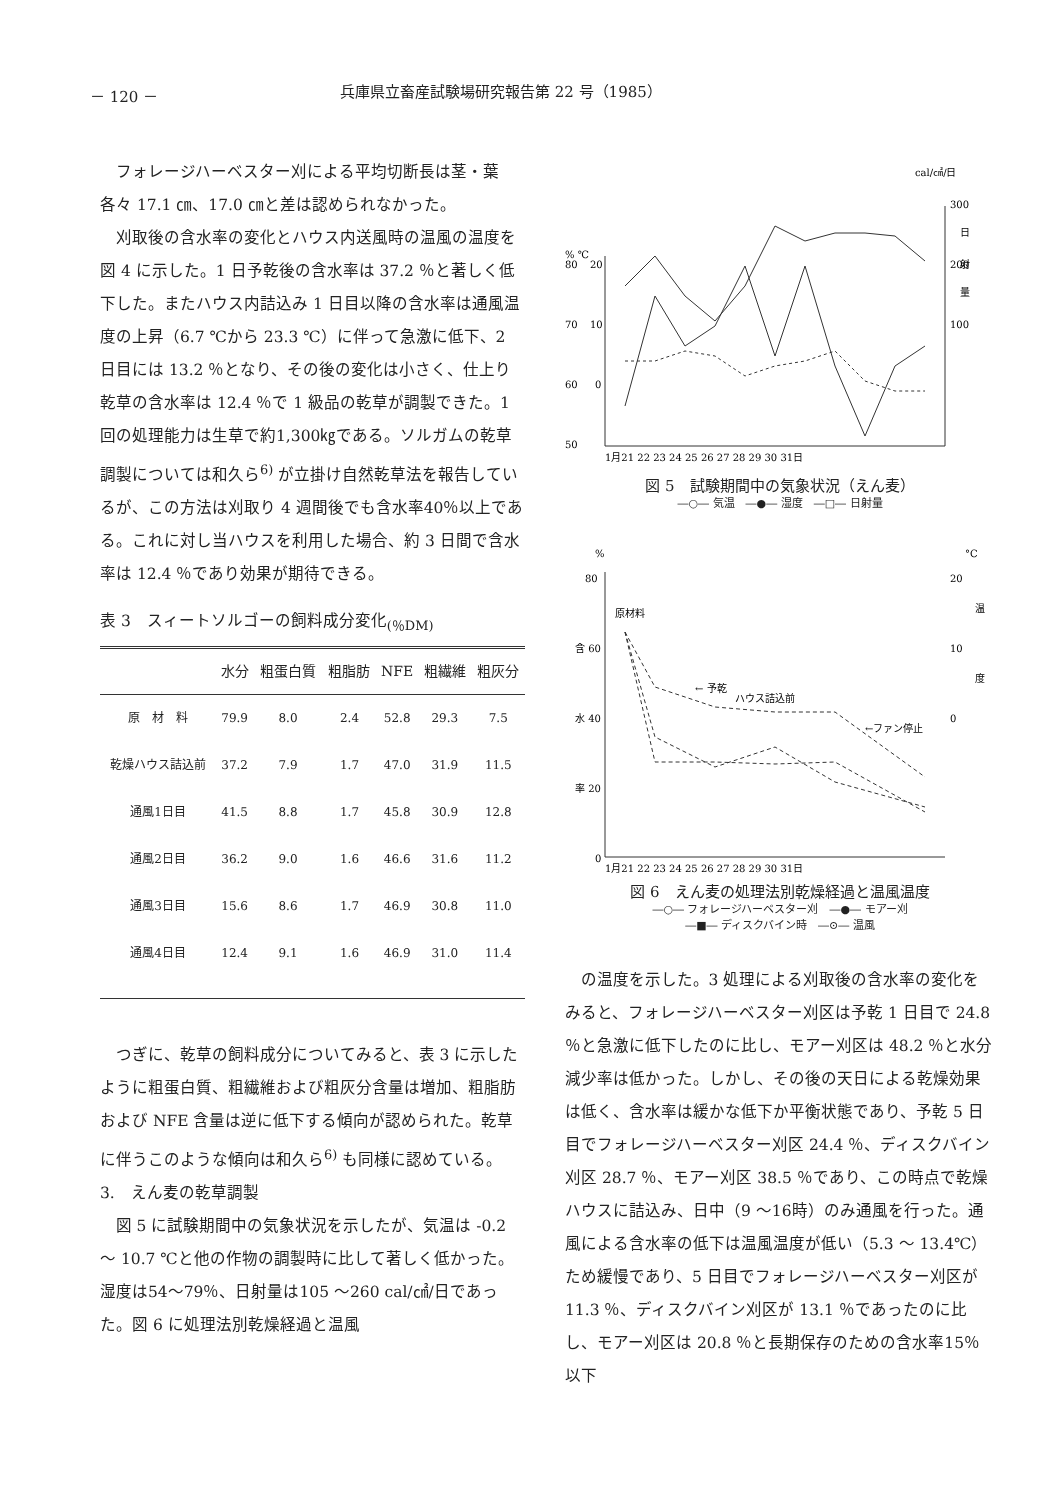－ 120 － 兵庫県立畜産試験場研究報告第 22 号（1985）
フォレージハーベスター刈による平均切断長は茎・葉各々 17.1 ㎝、17.0 ㎝と差は認められなかった。
刈取後の含水率の変化とハウス内送風時の温風の温度を図 4 に示した。1 日予乾後の含水率は 37.2 ％と著しく低下した。またハウス内詰込み 1 日目以降の含水率は通風温度の上昇（6.7 ℃から 23.3 ℃）に伴って急激に低下、2 日目には 13.2 ％となり、その後の変化は小さく、仕上り乾草の含水率は 12.4 ％で 1 級品の乾草が調製できた。1 回の処理能力は生草で約1,300㎏である。ソルガムの乾草調製については和久ら<sup>6)</sup> が立掛け自然乾草法を報告しているが、この方法は刈取り 4 週間後でも含水率40％以上である。これに対し当ハウスを利用した場合、約 3 日間で含水率は 12.4 ％であり効果が期待できる。
表 3　スィートソルゴーの飼料成分変化<sub>(％DM)</sub>
| | 水分 | 粗蛋白質 | 粗脂肪 | NFE | 粗繊維 | 粗灰分 |
| --- | --- | --- | --- | --- | --- | --- |
| 原 材 料 | 79.9 | 8.0 | 2.4 | 52.8 | 29.3 | 7.5 |
| 乾燥ハウス詰込前 | 37.2 | 7.9 | 1.7 | 47.0 | 31.9 | 11.5 |
| 通風1日目 | 41.5 | 8.8 | 1.7 | 45.8 | 30.9 | 12.8 |
| 通風2日目 | 36.2 | 9.0 | 1.6 | 46.6 | 31.6 | 11.2 |
| 通風3日目 | 15.6 | 8.6 | 1.7 | 46.9 | 30.8 | 11.0 |
| 通風4日目 | 12.4 | 9.1 | 1.6 | 46.9 | 31.0 | 11.4 |
つぎに、乾草の飼料成分についてみると、表 3 に示したように粗蛋白質、粗繊維および粗灰分含量は増加、粗脂肪および NFE 含量は逆に低下する傾向が認められた。乾草に伴うこのような傾向は和久ら<sup>6)</sup> も同様に認めている。
3.　えん麦の乾草調製
図 5 に試験期間中の気象状況を示したが、気温は -0.2 ～ 10.7 ℃と他の作物の調製時に比して著しく低かった。湿度は54～79％、日射量は105 ～260 cal/㎠/日であった。図 6 に処理法別乾燥経過と温風
cal/㎠/日
300
200
100
日
射
量
% ℃
80
70
60
50
20
10
0
1月21 22 23 24 25 26 27 28 29 30 31日
図 5　試験期間中の気象状況（えん麦）
―○― 気温　―●― 湿度　―□― 日射量
%
°C
80
含 60
水 40
率 20
0
20
10
0
温
度
原材料
← 予乾
ハウス詰込前
←ファン停止
1月21 22 23 24 25 26 27 28 29 30 31日
図 6　えん麦の処理法別乾燥経過と温風温度
―○― フォレージハーベスター刈　―●― モアー刈
―■― ディスクバイン時　―⊙― 温風
の温度を示した。3 処理による刈取後の含水率の変化をみると、フォレージハーベスター刈区は予乾 1 日目で 24.8 ％と急激に低下したのに比し、モアー刈区は 48.2 ％と水分減少率は低かった。しかし、その後の天日による乾燥効果は低く、含水率は緩かな低下か平衡状態であり、予乾 5 日目でフォレージハーベスター刈区 24.4 ％、ディスクバイン刈区 28.7 ％、モアー刈区 38.5 ％であり、この時点で乾燥ハウスに詰込み、日中（9 ～16時）のみ通風を行った。通風による含水率の低下は温風温度が低い（5.3 ～ 13.4℃）ため緩慢であり、5 日目でフォレージハーベスター刈区が 11.3 ％、ディスクバイン刈区が 13.1 ％であったのに比し、モアー刈区は 20.8 ％と長期保存のための含水率15％以下